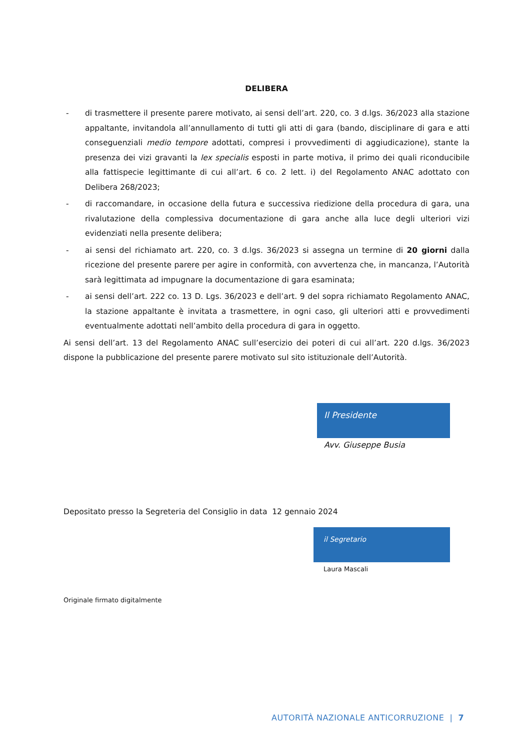DELIBERA
- di trasmettere il presente parere motivato, ai sensi dell’art. 220, co. 3 d.lgs. 36/2023 alla stazione appaltante, invitandola all’annullamento di tutti gli atti di gara (bando, disciplinare di gara e atti conseguenziali medio tempore adottati, compresi i provvedimenti di aggiudicazione), stante la presenza dei vizi gravanti la lex specialis esposti in parte motiva, il primo dei quali riconducibile alla fattispecie legittimante di cui all’art. 6 co. 2 lett. i) del Regolamento ANAC adottato con Delibera 268/2023;
- di raccomandare, in occasione della futura e successiva riedizione della procedura di gara, una rivalutazione della complessiva documentazione di gara anche alla luce degli ulteriori vizi evidenziati nella presente delibera;
- ai sensi del richiamato art. 220, co. 3 d.lgs. 36/2023 si assegna un termine di 20 giorni dalla ricezione del presente parere per agire in conformità, con avvertenza che, in mancanza, l’Autorità sarà legittimata ad impugnare la documentazione di gara esaminata;
- ai sensi dell’art. 222 co. 13 D. Lgs. 36/2023 e dell’art. 9 del sopra richiamato Regolamento ANAC, la stazione appaltante è invitata a trasmettere, in ogni caso, gli ulteriori atti e provvedimenti eventualmente adottati nell’ambito della procedura di gara in oggetto.
Ai sensi dell’art. 13 del Regolamento ANAC sull’esercizio dei poteri di cui all’art. 220 d.lgs. 36/2023 dispone la pubblicazione del presente parere motivato sul sito istituzionale dell’Autorità.
Il Presidente
Avv. Giuseppe Busia
Depositato presso la Segreteria del Consiglio in data 12 gennaio 2024
il Segretario
Laura Mascali
Originale firmato digitalmente
AUTORITÀ NAZIONALE ANTICORRUZIONE | 7